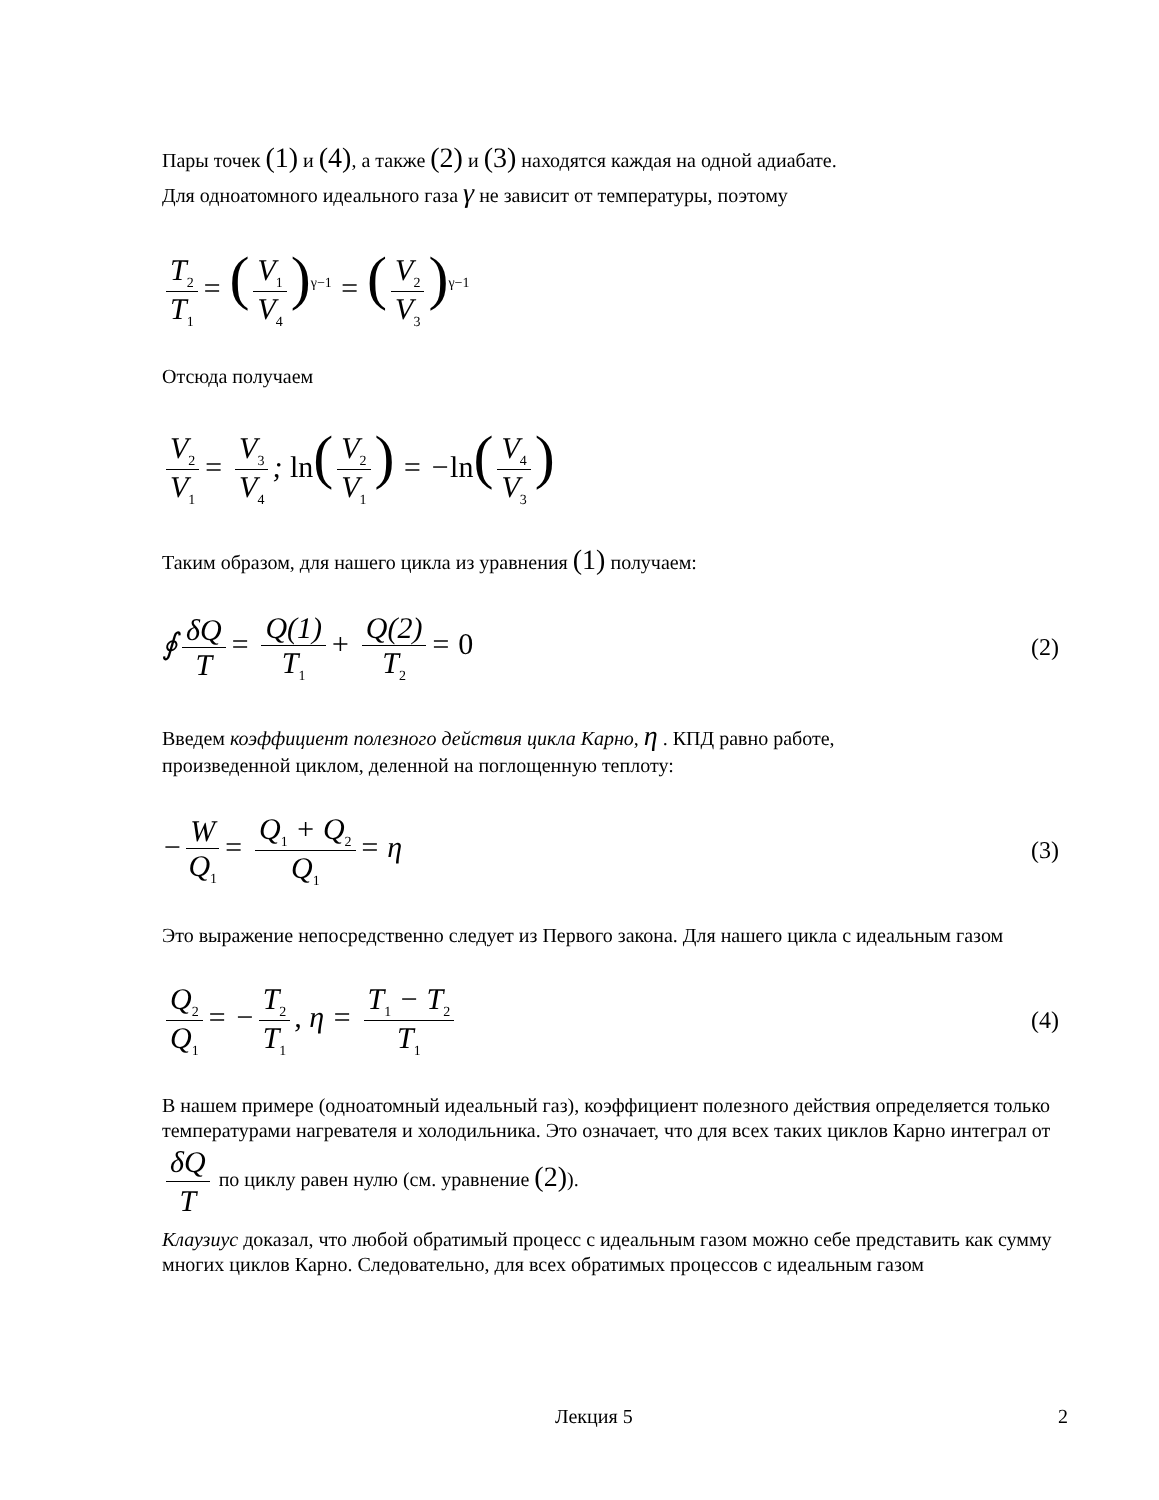Пары точек (1) и (4), а также (2) и (3) находятся каждая на одной адиабате.
Для одноатомного идеального газа γ не зависит от температуры, поэтому
T<sub>2</sub> T<sub>1</sub> = (V<sub>1</sub> V<sub>4</sub>)<sup>γ−1</sup> = (V<sub>2</sub> V<sub>3</sub>)<sup>γ−1</sup>
Отсюда получаем
V<sub>2</sub> V<sub>1</sub> = V<sub>3</sub> V<sub>4</sub>; ln(V<sub>2</sub> V<sub>1</sub>) = −ln(V<sub>4</sub> V<sub>3</sub>)
Таким образом, для нашего цикла из уравнения (1) получаем:
∮ δQ T = Q(1) T<sub>1</sub> + Q(2) T<sub>2</sub> = 0
(2)
Введем коэффициент полезного действия цикла Карно, η . КПД равно работе,
произведенной циклом, деленной на поглощенную теплоту:
− W Q<sub>1</sub> = Q<sub>1</sub> + Q<sub>2</sub> Q<sub>1</sub> = η
(3)
Это выражение непосредственно следует из Первого закона. Для нашего цикла с идеальным газом
Q<sub>2</sub> Q<sub>1</sub> = − T<sub>2</sub> T<sub>1</sub>, η = T<sub>1</sub> − T<sub>2</sub> T<sub>1</sub>
(4)
В нашем примере (одноатомный идеальный газ), коэффициент полезного действия определяется только температурами нагревателя и холодильника. Это означает, что для всех таких циклов Карно интеграл от δQ T по циклу равен нулю (см. уравнение (2)).
Клаузиус доказал, что любой обратимый процесс с идеальным газом можно себе представить как сумму многих циклов Карно. Следовательно, для всех обратимых процессов с идеальным газом
Лекция 5 2